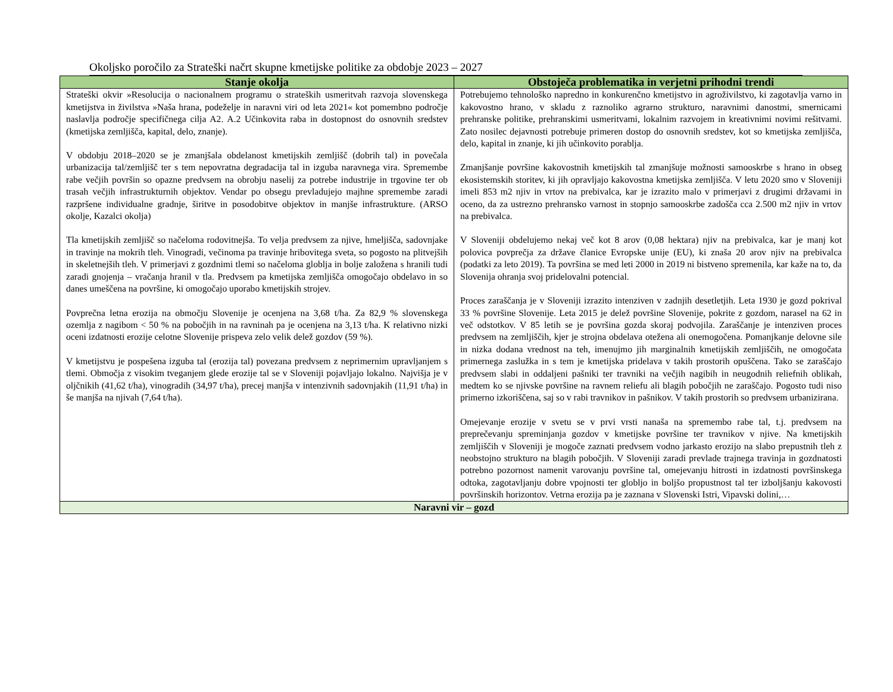Okoljsko poročilo za Strateški načrt skupne kmetijske politike za obdobje 2023 – 2027
| Stanje okolja | Obstoječa problematika in verjetni prihodni trendi |
| --- | --- |
| Strateški okvir »Resolucija o nacionalnem programu o strateških usmeritvah razvoja slovenskega kmetijstva in živilstva »Naša hrana, podeželje in naravni viri od leta 2021« kot pomembno področje naslavlja področje specifičnega cilja A2. A.2 Učinkovita raba in dostopnost do osnovnih sredstev (kmetijska zemljišča, kapital, delo, znanje). V obdobju 2018–2020 se je zmanjšala obdelanost kmetijskih zemljišč (dobrih tal) in povečala urbanizacija tal/zemljišč ter s tem nepovratna degradacija tal in izguba naravnega vira. Spremembe rabe večjih površin so opazne predvsem na obrobju naselij za potrebe industrije in trgovine ter ob trasah večjih infrastrukturnih objektov. Vendar po obsegu prevladujejo majhne spremembe zaradi razpršene individualne gradnje, širitve in posodobitve objektov in manjše infrastrukture. (ARSO okolje, Kazalci okolja) Tla kmetijskih zemljišč so načeloma rodovitnejša. To velja predvsem za njive, hmeljišča, sadovnjake in travinje na mokrih tleh. Vinogradi, večinoma pa travinje hribovitega sveta, so pogosto na plitvejših in skeletnejših tleh. V primerjavi z gozdnimi tlemi so načeloma globlja in bolje založena s hranili tudi zaradi gnojenja – vračanja hranil v tla. Predvsem pa kmetijska zemljišča omogočajo obdelavo in so danes umeščena na površine, ki omogočajo uporabo kmetijskih strojev. Povprečna letna erozija na območju Slovenije je ocenjena na 3,68 t/ha. Za 82,9 % slovenskega ozemlja z nagibom < 50 % na pobočjih in na ravninah pa je ocenjena na 3,13 t/ha. K relativno nizki oceni izdatnosti erozije celotne Slovenije prispeva zelo velik delež gozdov (59 %). V kmetijstvu je pospešena izguba tal (erozija tal) povezana predvsem z neprimernim upravljanjem s tlemi. Območja z visokim tveganjem glede erozije tal se v Sloveniji pojavljajo lokalno. Najvišja je v oljčnikih (41,62 t/ha), vinogradih (34,97 t/ha), precej manjša v intenzivnih sadovnjakih (11,91 t/ha) in še manjša na njivah (7,64 t/ha). | Potrebujemo tehnološko napredno in konkurenčno kmetijstvo in agroživilstvo, ki zagotavlja varno in kakovostno hrano, v skladu z raznoliko agrarno strukturo, naravnimi danostmi, smernicami prehranske politike, prehranskimi usmeritvami, lokalnim razvojem in kreativnimi novimi rešitvami. Zato nosilec dejavnosti potrebuje primeren dostop do osnovnih sredstev, kot so kmetijska zemljišča, delo, kapital in znanje, ki jih učinkovito porablja. Zmanjšanje površine kakovostnih kmetijskih tal zmanjšuje možnosti samooskrbe s hrano in obseg ekosistemskih storitev, ki jih opravljajo kakovostna kmetijska zemljišča. V letu 2020 smo v Sloveniji imeli 853 m2 njiv in vrtov na prebivalca, kar je izrazito malo v primerjavi z drugimi državami in oceno, da za ustrezno prehransko varnost in stopnjo samooskrbe zadošča cca 2.500 m2 njiv in vrtov na prebivalca. V Sloveniji obdelujemo nekaj več kot 8 arov (0,08 hektara) njiv na prebivalca, kar je manj kot polovica povprečja za države članice Evropske unije (EU), ki znaša 20 arov njiv na prebivalca (podatki za leto 2019). Ta površina se med leti 2000 in 2019 ni bistveno spremenila, kar kaže na to, da Slovenija ohranja svoj pridelovalni potencial. Proces zaraščanja je v Sloveniji izrazito intenziven v zadnjih desetletjih. Leta 1930 je gozd pokrival 33 % površine Slovenije. Leta 2015 je delež površine Slovenije, pokrite z gozdom, narasel na 62 in več odstotkov. V 85 letih se je površina gozda skoraj podvojila. Zaraščanje je intenziven proces predvsem na zemljiščih, kjer je strojna obdelava otežena ali onemogočena. Pomanjkanje delovne sile in nizka dodana vrednost na teh, imenujmo jih marginalnih kmetijskih zemljiščih, ne omogočata primernega zaslužka in s tem je kmetijska pridelava v takih prostorih opuščena. Tako se zaraščajo predvsem slabi in oddaljeni pašniki ter travniki na večjih nagibih in neugodnih reliefnih oblikah, medtem ko se njivske površine na ravnem reliefu ali blagih pobočjih ne zaraščajo. Pogosto tudi niso primerno izkoriščena, saj so v rabi travnikov in pašnikov. V takih prostorih so predvsem urbanizirana. Omejevanje erozije v svetu se v prvi vrsti nanaša na spremembo rabe tal, t.j. predvsem na preprečevanju spreminjanja gozdov v kmetijske površine ter travnikov v njive. Na kmetijskih zemljiščih v Sloveniji je mogoče zaznati predvsem vodno jarkasto erozijo na slabo prepustnih tleh z neobstojno strukturo na blagih pobočjih. V Sloveniji zaradi prevlade trajnega travinja in gozdnatosti potrebno pozornost namenit varovanju površine tal, omejevanju hitrosti in izdatnosti površinskega odtoka, zagotavljanju dobre vpojnosti ter globljo in boljšo propustnost tal ter izboljšanju kakovosti površinskih horizontov. Vetrna erozija pa je zaznana v Slovenski Istri, Vipavski dolini,… |
| Naravni vir – gozd | |